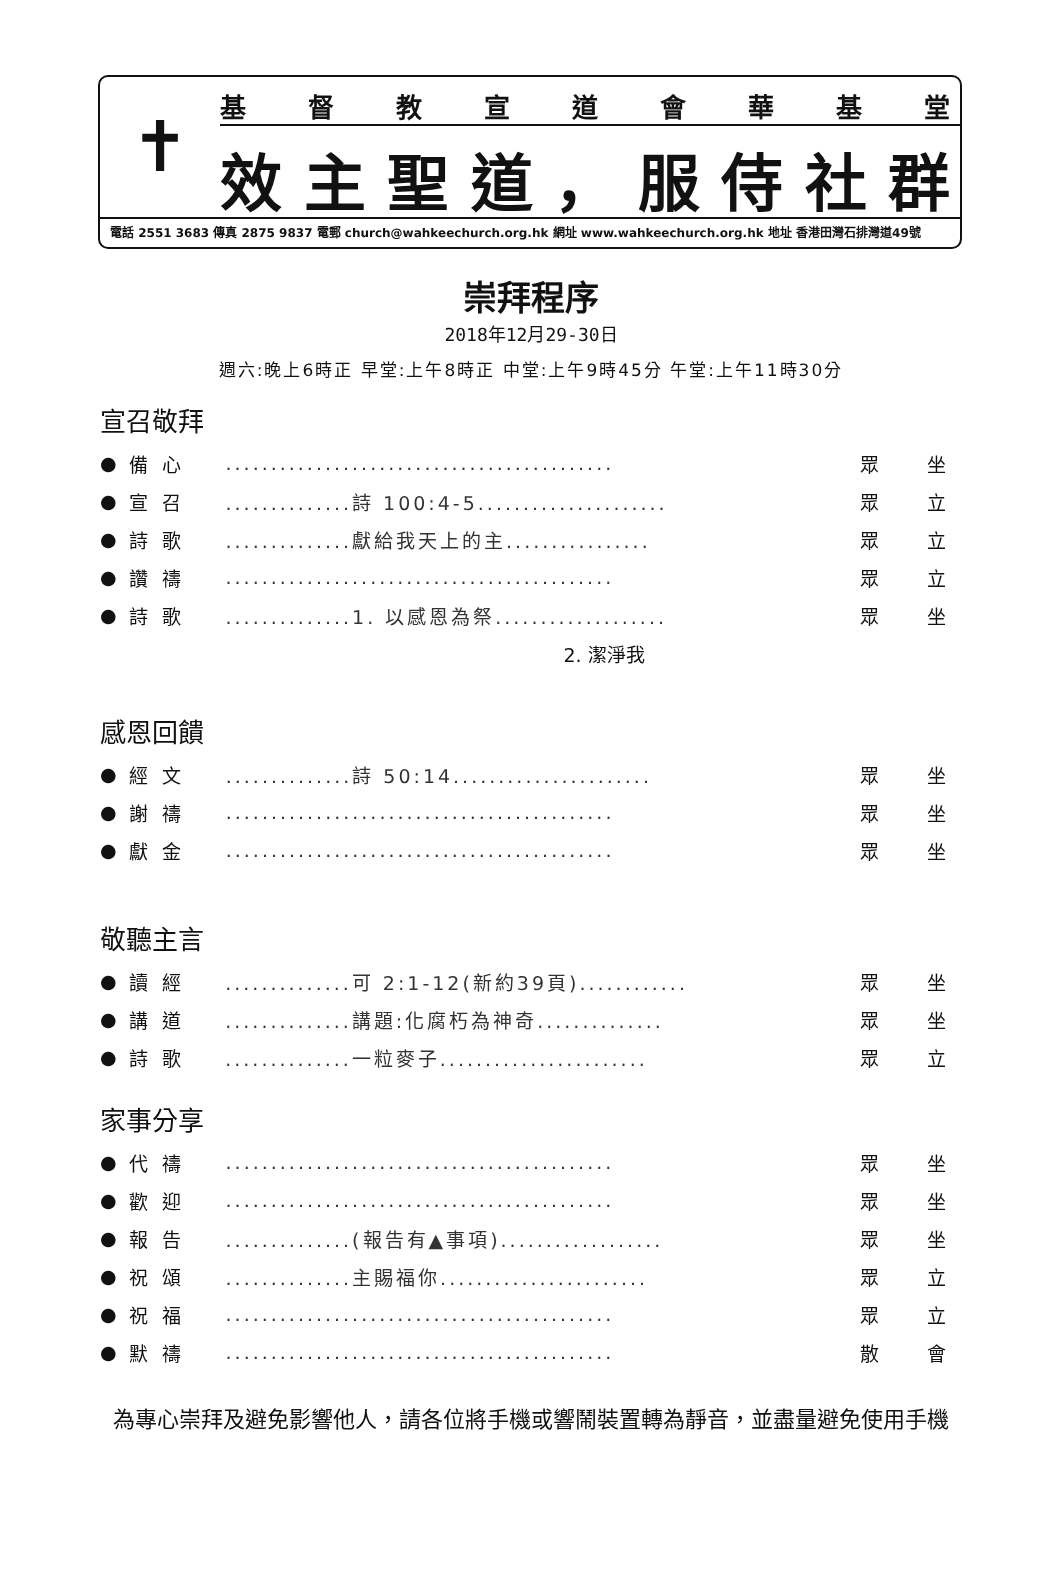✝
基督教宣道會華基堂
效主聖道 ， 服侍社群
電話 2551 3683 傳真 2875 9837 電郵 church@wahkeechurch.org.hk 網址 www.wahkeechurch.org.hk 地址 香港田灣石排灣道49號
崇拜程序
2018年12月29-30日
週六:晚上6時正 早堂:上午8時正 中堂:上午9時45分 午堂:上午11時30分
宣召敬拜
| ● | 備心 | ........................................... | 眾 | 坐 |
| ● | 宣召 | ..............詩 100:4-5..................... | 眾 | 立 |
| ● | 詩歌 | ..............獻給我天上的主................ | 眾 | 立 |
| ● | 讚禱 | ........................................... | 眾 | 立 |
| ● | 詩歌 | ..............1. 以感恩為祭................... | 眾 | 坐 |
| | | 2. 潔淨我 | | |
感恩回饋
| ● | 經文 | ..............詩 50:14...................... | 眾 | 坐 |
| ● | 謝禱 | ........................................... | 眾 | 坐 |
| ● | 獻金 | ........................................... | 眾 | 坐 |
敬聽主言
| ● | 讀經 | ..............可 2:1-12(新約39頁)............ | 眾 | 坐 |
| ● | 講道 | ..............講題:化腐朽為神奇.............. | 眾 | 坐 |
| ● | 詩歌 | ..............一粒麥子....................... | 眾 | 立 |
家事分享
| ● | 代禱 | ........................................... | 眾 | 坐 |
| ● | 歡迎 | ........................................... | 眾 | 坐 |
| ● | 報告 | ..............(報告有▲事項).................. | 眾 | 坐 |
| ● | 祝頌 | ..............主賜福你....................... | 眾 | 立 |
| ● | 祝福 | ........................................... | 眾 | 立 |
| ● | 默禱 | ........................................... | 散 | 會 |
為專心崇拜及避免影響他人，請各位將手機或響鬧裝置轉為靜音，並盡量避免使用手機